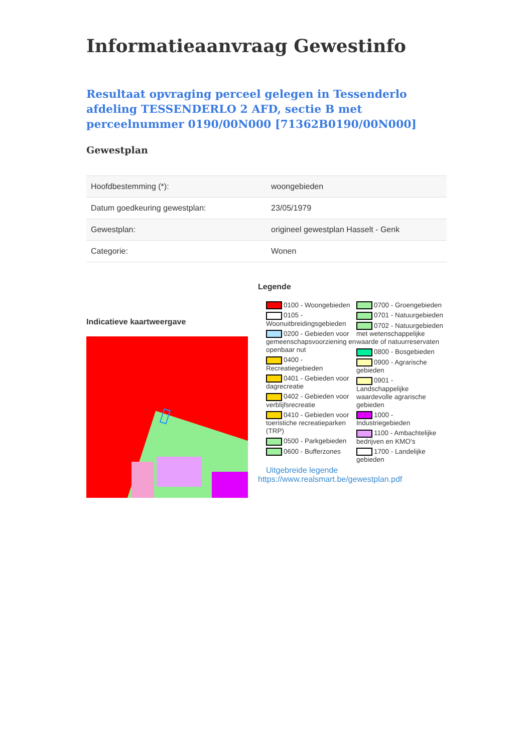Informatieaanvraag Gewestinfo
Resultaat opvraging perceel gelegen in Tessenderlo afdeling TESSENDERLO 2 AFD, sectie B met perceelnummer 0190/00N000 [71362B0190/00N000]
Gewestplan
| Hoofdbestemming (*): | woongebieden |
| Datum goedkeuring gewestplan: | 23/05/1979 |
| Gewestplan: | origineel gewestplan Hasselt - Genk |
| Categorie: | Wonen |
Indicatieve kaartweergave
Legende
0100 - Woongebieden
0105 - Woonuitbreidingsgebieden
0200 - Gebieden voor gemeenschapsvoorziening en openbaar nut
0400 - Recreatiegebieden
0401 - Gebieden voor dagrecreatie
0402 - Gebieden voor verblijfsrecreatie
0410 - Gebieden voor toeristiche recreatieparken (TRP)
0500 - Parkgebieden
0600 - Bufferzones
0700 - Groengebieden
0701 - Natuurgebieden
0702 - Natuurgebieden met wetenschappelijke waarde of natuurreservaten
0800 - Bosgebieden
0900 - Agrarische gebieden
0901 - Landschappelijke waardevolle agrarische gebieden
1000 - Industriegebieden
1100 - Ambachtelijke bedrijven en KMO's
1700 - Landelijke gebieden
Uitgebreide legende
https://www.realsmart.be/gewestplan.pdf